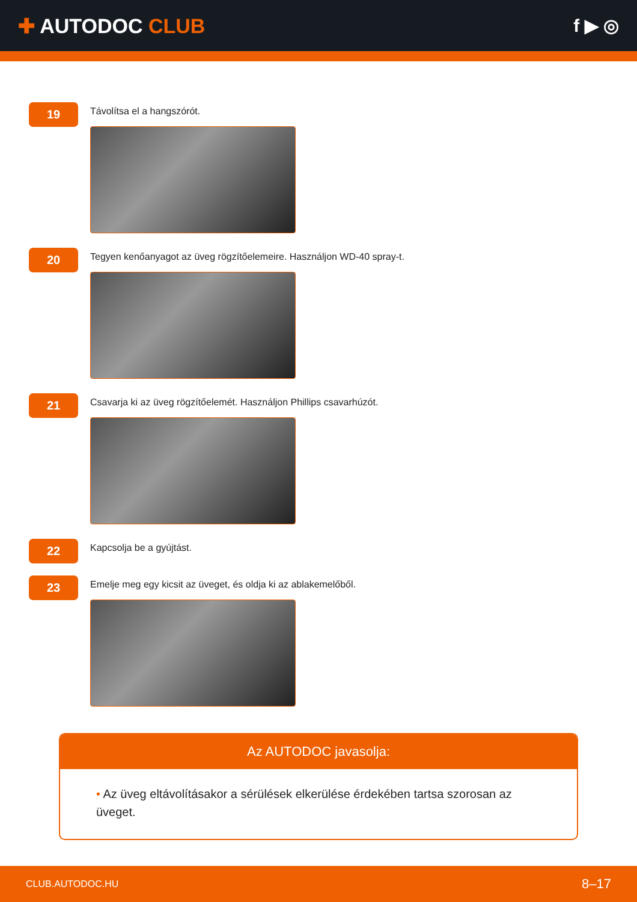✚ AUTODOC CLUB f ▶ ◎
19
Távolítsa el a hangszórót.
20
Tegyen kenőanyagot az üveg rögzítőelemeire. Használjon WD-40 spray-t.
21
Csavarja ki az üveg rögzítőelemét. Használjon Phillips csavarhúzót.
22
Kapcsolja be a gyújtást.
23
Emelje meg egy kicsit az üveget, és oldja ki az ablakemelőből.
Az AUTODOC javasolja:
• Az üveg eltávolításakor a sérülések elkerülése érdekében tartsa szorosan az üveget.
CLUB.AUTODOC.HU 8–17